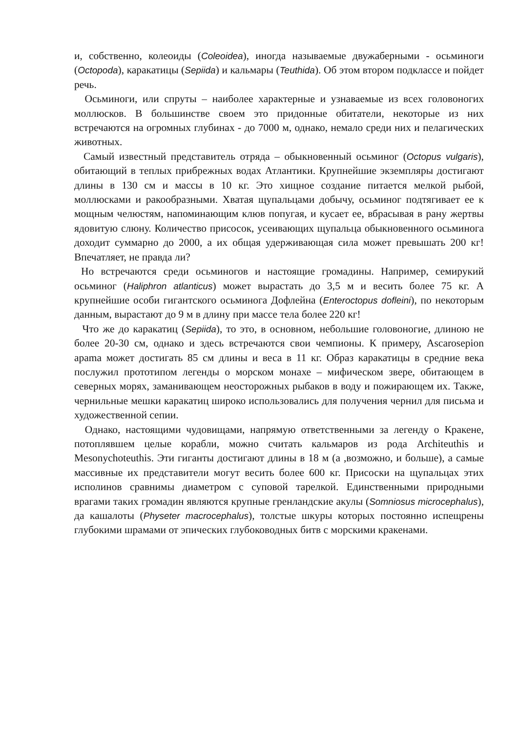и, собственно, колеоиды (Coleoidea), иногда называемые двужаберными - осьминоги (Octopoda), каракатицы (Sepiida) и кальмары (Teuthida). Об этом втором подклассе и пойдет речь.
Осьминоги, или спруты – наиболее характерные и узнаваемые из всех головоногих моллюсков. В большинстве своем это придонные обитатели, некоторые из них встречаются на огромных глубинах - до 7000 м, однако, немало среди них и пелагических животных.
Самый известный представитель отряда – обыкновенный осьминог (Octopus vulgaris), обитающий в теплых прибрежных водах Атлантики. Крупнейшие экземпляры достигают длины в 130 см и массы в 10 кг. Это хищное создание питается мелкой рыбой, моллюсками и ракообразными. Хватая щупальцами добычу, осьминог подтягивает ее к мощным челюстям, напоминающим клюв попугая, и кусает ее, вбрасывая в рану жертвы ядовитую слюну. Количество присосок, усеивающих щупальца обыкновенного осьминога доходит суммарно до 2000, а их общая удерживающая сила может превышать 200 кг! Впечатляет, не правда ли?
Но встречаются среди осьминогов и настоящие громадины. Например, семирукий осьминог (Haliphron atlanticus) может вырастать до 3,5 м и весить более 75 кг. А крупнейшие особи гигантского осьминога Дофлейна (Enteroctopus dofleini), по некоторым данным, вырастают до 9 м в длину при массе тела более 220 кг!
Что же до каракатиц (Sepiida), то это, в основном, небольшие головоногие, длиною не более 20-30 см, однако и здесь встречаются свои чемпионы. К примеру, Ascarosepion apama может достигать 85 см длины и веса в 11 кг. Образ каракатицы в средние века послужил прототипом легенды о морском монахе – мифическом звере, обитающем в северных морях, заманивающем неосторожных рыбаков в воду и пожирающем их. Также, чернильные мешки каракатиц широко использовались для получения чернил для письма и художественной сепии.
Однако, настоящими чудовищами, напрямую ответственными за легенду о Кракене, потоплявшем целые корабли, можно считать кальмаров из рода Architeuthis и Mesonychoteuthis. Эти гиганты достигают длины в 18 м (а ,возможно, и больше), а самые массивные их представители могут весить более 600 кг. Присоски на щупальцах этих исполинов сравнимы диаметром с суповой тарелкой. Единственными природными врагами таких громадин являются крупные гренландские акулы (Somniosus microcephalus), да кашалоты (Physeter macrocephalus), толстые шкуры которых постоянно испещрены глубокими шрамами от эпических глубоководных битв с морскими кракенами.